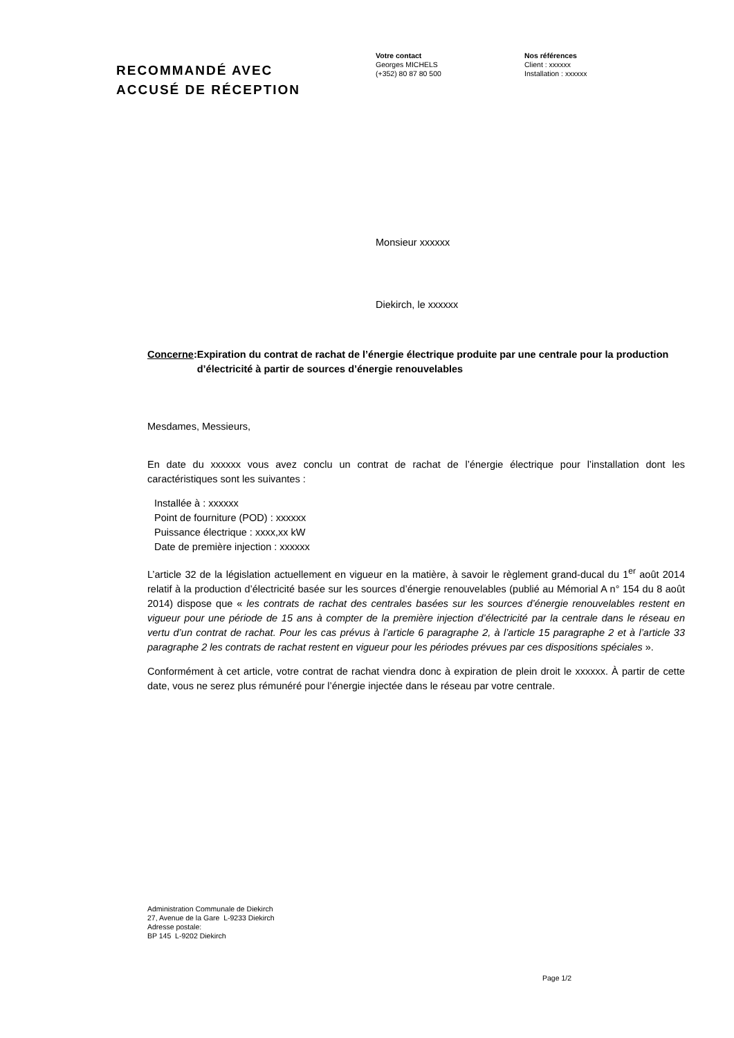RECOMMANDÉ AVEC
ACCUSÉ DE RÉCEPTION
Votre contact
Georges MICHELS
(+352) 80 87 80 500
Nos références
Client : xxxxxx
Installation : xxxxxx
Monsieur xxxxxx
Diekirch, le xxxxxx
Concerne: Expiration du contrat de rachat de l’énergie électrique produite par une centrale pour la production d’électricité à partir de sources d’énergie renouvelables
Mesdames, Messieurs,
En date du xxxxxx vous avez conclu un contrat de rachat de l’énergie électrique pour l’installation dont les caractéristiques sont les suivantes :
Installée à : xxxxxx
Point de fourniture (POD) : xxxxxx
Puissance électrique : xxxx,xx kW
Date de première injection : xxxxxx
L’article 32 de la législation actuellement en vigueur en la matière, à savoir le règlement grand-ducal du 1<sup>er</sup> août 2014 relatif à la production d’électricité basée sur les sources d’énergie renouvelables (publié au Mémorial A n° 154 du 8 août 2014) dispose que « les contrats de rachat des centrales basées sur les sources d’énergie renouvelables restent en vigueur pour une période de 15 ans à compter de la première injection d’électricité par la centrale dans le réseau en vertu d’un contrat de rachat. Pour les cas prévus à l’article 6 paragraphe 2, à l’article 15 paragraphe 2 et à l’article 33 paragraphe 2 les contrats de rachat restent en vigueur pour les périodes prévues par ces dispositions spéciales ».
Conformément à cet article, votre contrat de rachat viendra donc à expiration de plein droit le xxxxxx. À partir de cette date, vous ne serez plus rémunéré pour l’énergie injectée dans le réseau par votre centrale.
Administration Communale de Diekirch
27, Avenue de la Gare L-9233 Diekirch
Adresse postale:
BP 145 L-9202 Diekirch
Page 1/2